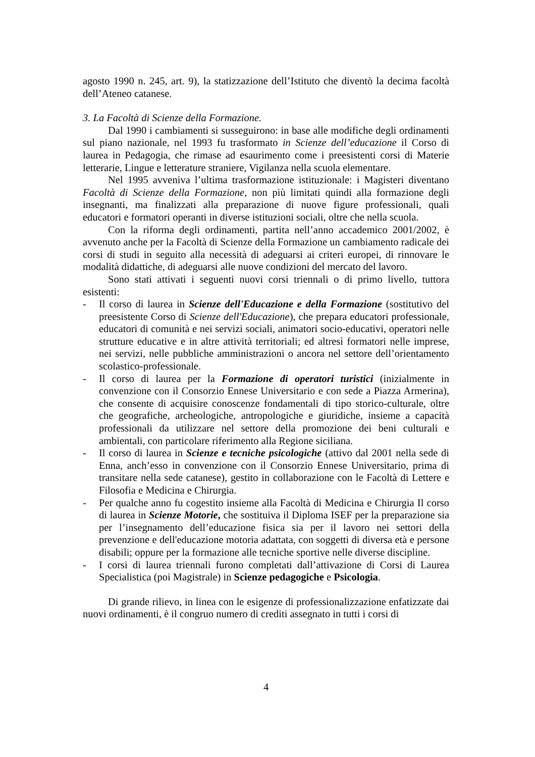agosto 1990 n. 245, art. 9), la statizzazione dell’Istituto che diventò la decima facoltà dell’Ateneo catanese.
3. La Facoltà di Scienze della Formazione.
Dal 1990 i cambiamenti si susseguirono: in base alle modifiche degli ordinamenti sul piano nazionale, nel 1993 fu trasformato in Scienze dell’educazione il Corso di laurea in Pedagogia, che rimase ad esaurimento come i preesistenti corsi di Materie letterarie, Lingue e letterature straniere, Vigilanza nella scuola elementare.
Nel 1995 avveniva l’ultima trasformazione istituzionale: i Magisteri diventano Facoltà di Scienze della Formazione, non più limitati quindi alla formazione degli insegnanti, ma finalizzati alla preparazione di nuove figure professionali, quali educatori e formatori operanti in diverse istituzioni sociali, oltre che nella scuola.
Con la riforma degli ordinamenti, partita nell’anno accademico 2001/2002, è avvenuto anche per la Facoltà di Scienze della Formazione un cambiamento radicale dei corsi di studi in seguito alla necessità di adeguarsi ai criteri europei, di rinnovare le modalità didattiche, di adeguarsi alle nuove condizioni del mercato del lavoro.
Sono stati attivati i seguenti nuovi corsi triennali o di primo livello, tuttora esistenti:
- Il corso di laurea in Scienze dell'Educazione e della Formazione (sostitutivo del preesistente Corso di Scienze dell'Educazione), che prepara educatori professionale, educatori di comunità e nei servizi sociali, animatori socio-educativi, operatori nelle strutture educative e in altre attività territoriali; ed altresì formatori nelle imprese, nei servizi, nelle pubbliche amministrazioni o ancora nel settore dell’orientamento scolastico-professionale.
- Il corso di laurea per la Formazione di operatori turistici (inizialmente in convenzione con il Consorzio Ennese Universitario e con sede a Piazza Armerina), che consente di acquisire conoscenze fondamentali di tipo storico-culturale, oltre che geografiche, archeologiche, antropologiche e giuridiche, insieme a capacità professionali da utilizzare nel settore della promozione dei beni culturali e ambientali, con particolare riferimento alla Regione siciliana.
- Il corso di laurea in Scienze e tecniche psicologiche (attivo dal 2001 nella sede di Enna, anch’esso in convenzione con il Consorzio Ennese Universitario, prima di transitare nella sede catanese), gestito in collaborazione con le Facoltà di Lettere e Filosofia e Medicina e Chirurgia.
- Per qualche anno fu cogestito insieme alla Facoltà di Medicina e Chirurgia Il corso di laurea in Scienze Motorie, che sostituiva il Diploma ISEF per la preparazione sia per l’insegnamento dell’educazione fisica sia per il lavoro nei settori della prevenzione e dell'educazione motoria adattata, con soggetti di diversa età e persone disabili; oppure per la formazione alle tecniche sportive nelle diverse discipline.
- I corsi di laurea triennali furono completati dall’attivazione di Corsi di Laurea Specialistica (poi Magistrale) in Scienze pedagogiche e Psicologia.
Di grande rilievo, in linea con le esigenze di professionalizzazione enfatizzate dai nuovi ordinamenti, è il congruo numero di crediti assegnato in tutti i corsi di
4